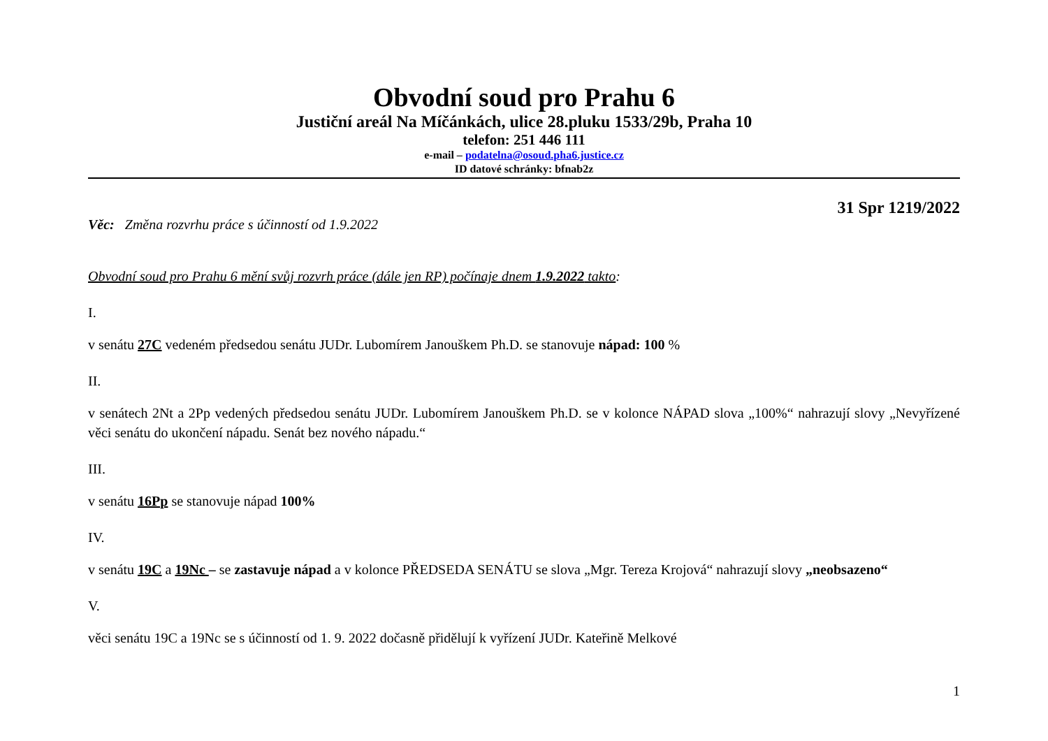Obvodní soud pro Prahu 6
Justiční areál Na Míčánkách, ulice 28.pluku 1533/29b, Praha 10
telefon: 251 446 111
e-mail – podatelna@osoud.pha6.justice.cz
ID datové schránky: bfnab2z
31 Spr 1219/2022
Věc: Změna rozvrhu práce s účinností od 1.9.2022
Obvodní soud pro Prahu 6 mění svůj rozvrh práce (dále jen RP) počínaje dnem 1.9.2022 takto:
I.
v senátu 27C vedeném předsedou senátu JUDr. Lubomírem Janouškem Ph.D. se stanovuje nápad: 100 %
II.
v senátech 2Nt a 2Pp vedených předsedou senátu JUDr. Lubomírem Janouškem Ph.D. se v kolonce NÁPAD slova „100%“ nahrazují slovy „Nevyřízené věci senátu do ukončení nápadu. Senát bez nového nápadu.“
III.
v senátu 16Pp se stanovuje nápad 100%
IV.
v senátu 19C a 19Nc – se zastavuje nápad a v kolonce PŘEDSEDA SENÁTU se slova „Mgr. Tereza Krojová“ nahrazují slovy „neobsazeno“
V.
věci senátu 19C a 19Nc se s účinností od 1. 9. 2022 dočasně přidělují k vyřízení JUDr. Kateřině Melkové
1